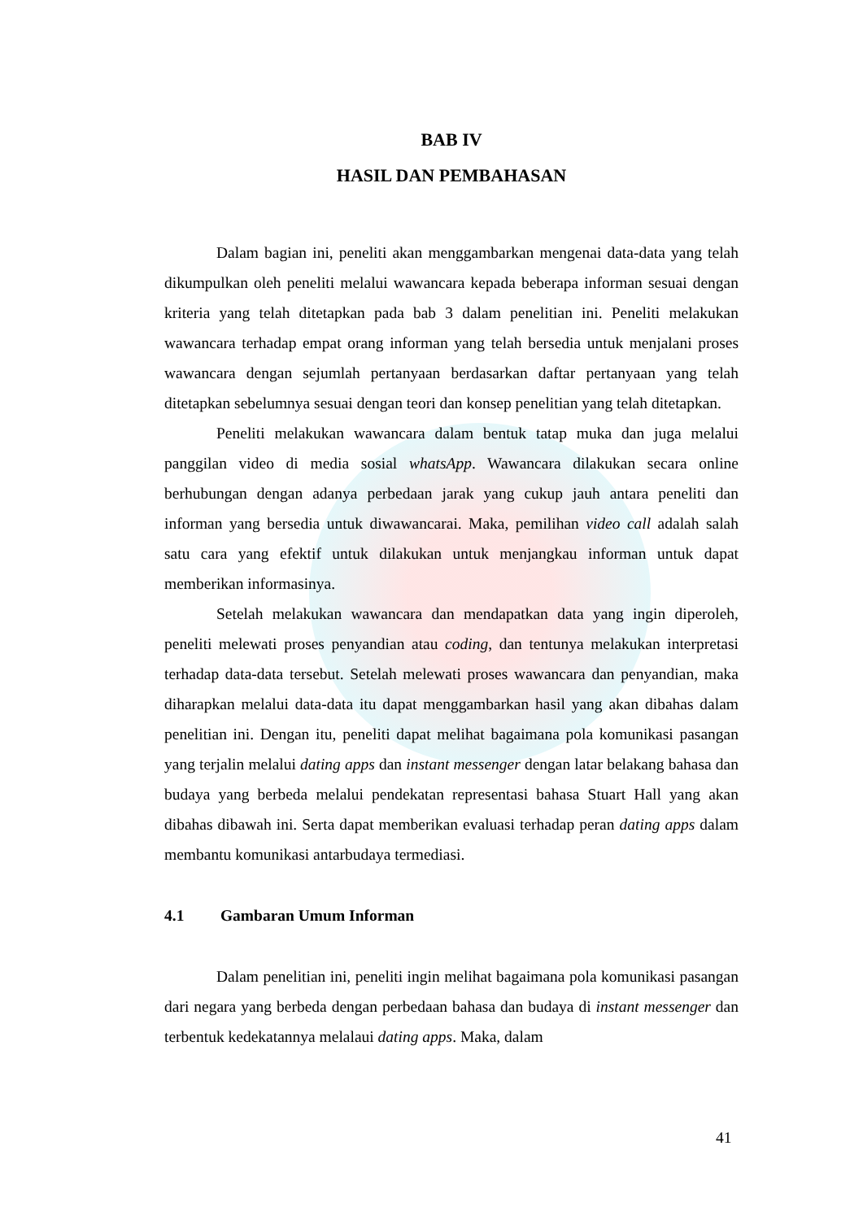BAB IV
HASIL DAN PEMBAHASAN
Dalam bagian ini, peneliti akan menggambarkan mengenai data-data yang telah dikumpulkan oleh peneliti melalui wawancara kepada beberapa informan sesuai dengan kriteria yang telah ditetapkan pada bab 3 dalam penelitian ini. Peneliti melakukan wawancara terhadap empat orang informan yang telah bersedia untuk menjalani proses wawancara dengan sejumlah pertanyaan berdasarkan daftar pertanyaan yang telah ditetapkan sebelumnya sesuai dengan teori dan konsep penelitian yang telah ditetapkan.
Peneliti melakukan wawancara dalam bentuk tatap muka dan juga melalui panggilan video di media sosial whatsApp. Wawancara dilakukan secara online berhubungan dengan adanya perbedaan jarak yang cukup jauh antara peneliti dan informan yang bersedia untuk diwawancarai. Maka, pemilihan video call adalah salah satu cara yang efektif untuk dilakukan untuk menjangkau informan untuk dapat memberikan informasinya.
Setelah melakukan wawancara dan mendapatkan data yang ingin diperoleh, peneliti melewati proses penyandian atau coding, dan tentunya melakukan interpretasi terhadap data-data tersebut. Setelah melewati proses wawancara dan penyandian, maka diharapkan melalui data-data itu dapat menggambarkan hasil yang akan dibahas dalam penelitian ini. Dengan itu, peneliti dapat melihat bagaimana pola komunikasi pasangan yang terjalin melalui dating apps dan instant messenger dengan latar belakang bahasa dan budaya yang berbeda melalui pendekatan representasi bahasa Stuart Hall yang akan dibahas dibawah ini. Serta dapat memberikan evaluasi terhadap peran dating apps dalam membantu komunikasi antarbudaya termediasi.
4.1 Gambaran Umum Informan
Dalam penelitian ini, peneliti ingin melihat bagaimana pola komunikasi pasangan dari negara yang berbeda dengan perbedaan bahasa dan budaya di instant messenger dan terbentuk kedekatannya melalaui dating apps. Maka, dalam
41